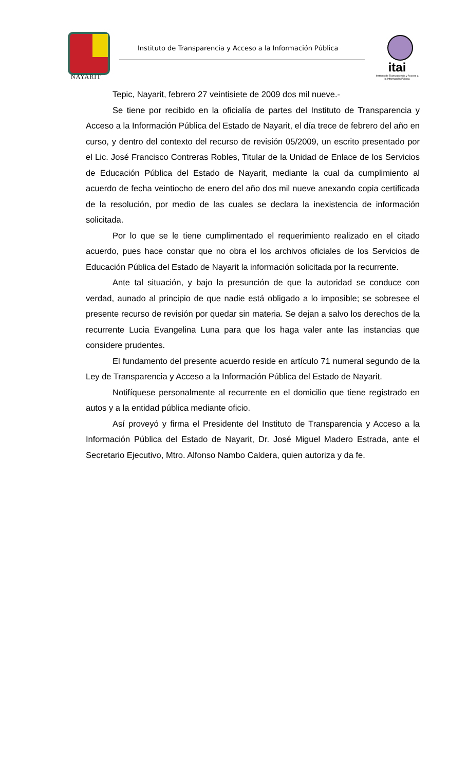NAYARIT
Instituto de Transparencia y Acceso a la Información Pública
itai
Instituto de Transparencia y Acceso a la Información Pública
Tepic, Nayarit, febrero 27 veintisiete de 2009 dos mil nueve.-
Se tiene por recibido en la oficialía de partes del Instituto de Transparencia y Acceso a la Información Pública del Estado de Nayarit, el día trece de febrero del año en curso, y dentro del contexto del recurso de revisión 05/2009, un escrito presentado por el Lic. José Francisco Contreras Robles, Titular de la Unidad de Enlace de los Servicios de Educación Pública del Estado de Nayarit, mediante la cual da cumplimiento al acuerdo de fecha veintiocho de enero del año dos mil nueve anexando copia certificada de la resolución, por medio de las cuales se declara la inexistencia de información solicitada.
Por lo que se le tiene cumplimentado el requerimiento realizado en el citado acuerdo, pues hace constar que no obra el los archivos oficiales de los Servicios de Educación Pública del Estado de Nayarit la información solicitada por la recurrente.
Ante tal situación, y bajo la presunción de que la autoridad se conduce con verdad, aunado al principio de que nadie está obligado a lo imposible; se sobresee el presente recurso de revisión por quedar sin materia. Se dejan a salvo los derechos de la recurrente Lucia Evangelina Luna para que los haga valer ante las instancias que considere prudentes.
El fundamento del presente acuerdo reside en artículo 71 numeral segundo de la Ley de Transparencia y Acceso a la Información Pública del Estado de Nayarit.
Notifíquese personalmente al recurrente en el domicilio que tiene registrado en autos y a la entidad pública mediante oficio.
Así proveyó y firma el Presidente del Instituto de Transparencia y Acceso a la Información Pública del Estado de Nayarit, Dr. José Miguel Madero Estrada, ante el Secretario Ejecutivo, Mtro. Alfonso Nambo Caldera, quien autoriza y da fe.